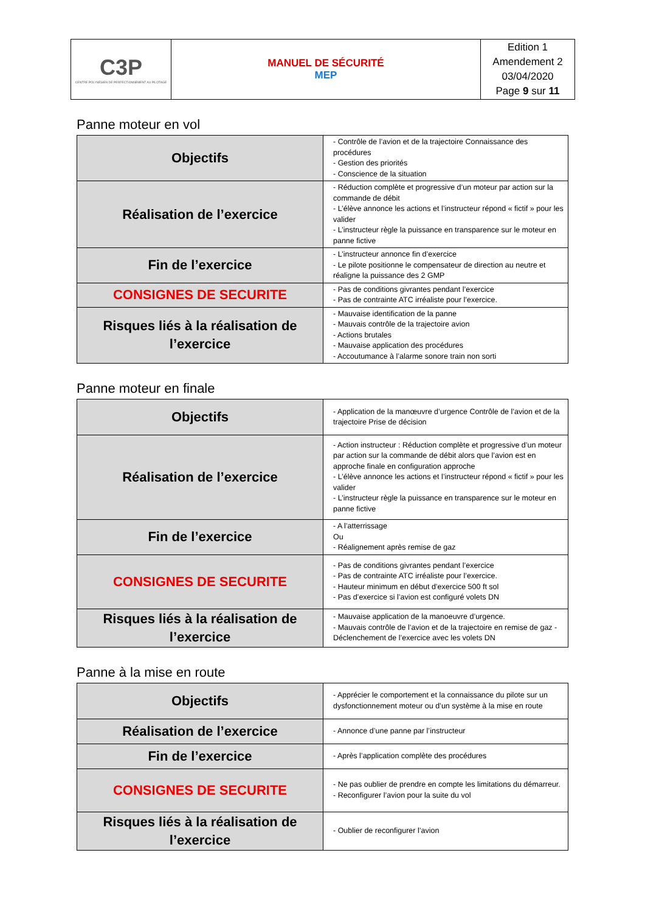| C3P CENTRE POLYNÉSIEN DE PERFECTIONNEMENT AU PILOTAGE | MANUEL DE SÉCURITÉ MEP | Edition 1 Amendement 2 03/04/2020 Page 9 sur 11 |
Panne moteur en vol
| Objectifs | - Contrôle de l’avion et de la trajectoire Connaissance des procédures - Gestion des priorités - Conscience de la situation |
| Réalisation de l’exercice | - Réduction complète et progressive d’un moteur par action sur la commande de débit - L’élève annonce les actions et l’instructeur répond « fictif » pour les valider - L’instructeur règle la puissance en transparence sur le moteur en panne fictive |
| Fin de l’exercice | - L’instructeur annonce fin d’exercice - Le pilote positionne le compensateur de direction au neutre et réaligne la puissance des 2 GMP |
| CONSIGNES DE SECURITE | - Pas de conditions givrantes pendant l’exercice - Pas de contrainte ATC irréaliste pour l’exercice. |
| Risques liés à la réalisation de l’exercice | - Mauvaise identification de la panne - Mauvais contrôle de la trajectoire avion - Actions brutales - Mauvaise application des procédures - Accoutumance à l’alarme sonore train non sorti |
Panne moteur en finale
| Objectifs | - Application de la manœuvre d’urgence Contrôle de l’avion et de la trajectoire Prise de décision |
| Réalisation de l’exercice | - Action instructeur : Réduction complète et progressive d’un moteur par action sur la commande de débit alors que l’avion est en approche finale en configuration approche - L’élève annonce les actions et l’instructeur répond « fictif » pour les valider - L’instructeur règle la puissance en transparence sur le moteur en panne fictive |
| Fin de l’exercice | - A l’atterrissage Ou - Réalignement après remise de gaz |
| CONSIGNES DE SECURITE | - Pas de conditions givrantes pendant l’exercice - Pas de contrainte ATC irréaliste pour l’exercice. - Hauteur minimum en début d’exercice 500 ft sol - Pas d’exercice si l’avion est configuré volets DN |
| Risques liés à la réalisation de l’exercice | - Mauvaise application de la manoeuvre d’urgence. - Mauvais contrôle de l’avion et de la trajectoire en remise de gaz - Déclenchement de l’exercice avec les volets DN |
Panne à la mise en route
| Objectifs | - Apprécier le comportement et la connaissance du pilote sur un dysfonctionnement moteur ou d’un système à la mise en route |
| Réalisation de l’exercice | - Annonce d’une panne par l’instructeur |
| Fin de l’exercice | - Après l’application complète des procédures |
| CONSIGNES DE SECURITE | - Ne pas oublier de prendre en compte les limitations du démarreur. - Reconfigurer l’avion pour la suite du vol |
| Risques liés à la réalisation de l’exercice | - Oublier de reconfigurer l’avion |